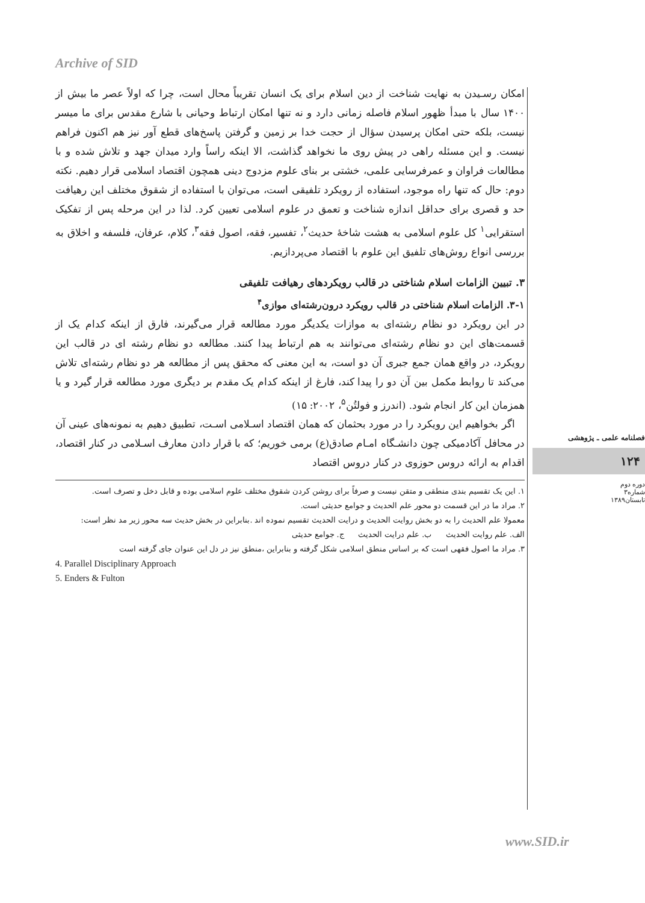Archive of SID
امکان رسـیدن به نهایت شناخت از دین اسلام برای یک انسان تقریباً محال است، چرا که اولاً عصر ما بیش از ۱۴۰۰ سال با مبدأ ظهور اسلام فاصله زمانی دارد و نه تنها امکان ارتباط وحیانی با شارع مقدس برای ما میسر نیست، بلکه حتی امکان پرسیدن سؤال از حجت خدا بر زمین و گرفتن پاسخ‌های قطع آور نیز هم اکنون فراهم نیست. و این مسئله راهی در پیش روی ما نخواهد گذاشت، الا اینکه راساً وارد میدان جهد و تلاش شده و با مطالعات فراوان و عمرفرسایی علمی، خشتی بر بنای علوم مزدوج دینی همچون اقتصاد اسلامی قرار دهیم. نکته دوم: حال که تنها راه موجود، استفاده از رویکرد تلفیقی است، می‌توان با استفاده از شقوق مختلف این رهیافت حد و قصری برای حداقل اندازه شناخت و تعمق در علوم اسلامی تعیین کرد. لذا در این مرحله پس از تفکیک استقرایی<sup>۱</sup> کل علوم اسلامی به هشت شاخهٔ حدیث<sup>۲</sup>، تفسیر، فقه، اصول فقه<sup>۳</sup>، کلام، عرفان، فلسفه و اخلاق به بررسی انواع روش‌های تلفیق این علوم با اقتصاد می‌پردازیم.
۳. تبیین الزامات اسلام شناختی در قالب رویکردهای رهیافت تلفیقی
۳-۱. الزامات اسلام شناختی در قالب رویکرد درون‌رشته‌ای موازی<sup>۴</sup>
در این رویکرد دو نظام رشته‌ای به موازات یکدیگر مورد مطالعه قرار می‌گیرند، فارق از اینکه کدام یک از قسمت‌های این دو نظام رشته‌ای می‌توانند به هم ارتباط پیدا کنند. مطالعه دو نظام رشته ای در قالب این رویکرد، در واقع همان جمع جبری آن دو است، به این معنی که محقق پس از مطالعه هر دو نظام رشته‌ای تلاش می‌کند تا روابط مکمل بین آن دو را پیدا کند، فارغ از اینکه کدام یک مقدم بر دیگری مورد مطالعه قرار گیرد و یا همزمان این کار انجام شود. (اندرز و فولتُن<sup>۵</sup>، ۲۰۰۲: ۱۵)
اگر بخواهیم این رویکرد را در مورد بحثمان که همان اقتصاد اسـلامی اسـت، تطبیق دهیم به نمونه‌های عینی آن در محافل آکادمیکی چون دانشـگاه امـام صادق(ع) برمی خوریم؛ که با قرار دادن معارف اسـلامی در کنار اقتصاد، اقدام به ارائه دروس حوزوی در کنار دروس اقتصاد
۱. این یک تقسیم بندی منطقی و متقن نیست و صرفاً برای روشن کردن شقوق مختلف علوم اسلامی بوده و قابل دخل و تصرف است.
۲. مراد ما در این قسمت دو محور علم الحدیث و جوامع حدیثی است.
معمولا علم الحدیث را به دو بخش روایت الحدیث و درایت الحدیث تقسیم نموده اند .بنابراین در بخش حدیث سه محور زیر مد نظر است:
الف. علم روایت الحدیث ب. علم درایت الحدیث ج. جوامع حدیثی
۳. مراد ما اصول فقهی است که بر اساس منطق اسلامی شکل گرفته و بنابراین ،منطق نیز در دل این عنوان جای گرفته است
4. Parallel Disciplinary Approach
5. Enders & Fulton
فصلنامه علمی ـ پژوهشی
۱۲۴
دوره دوم
شماره۳
تابستان۱۳۸۹
www.SID.ir